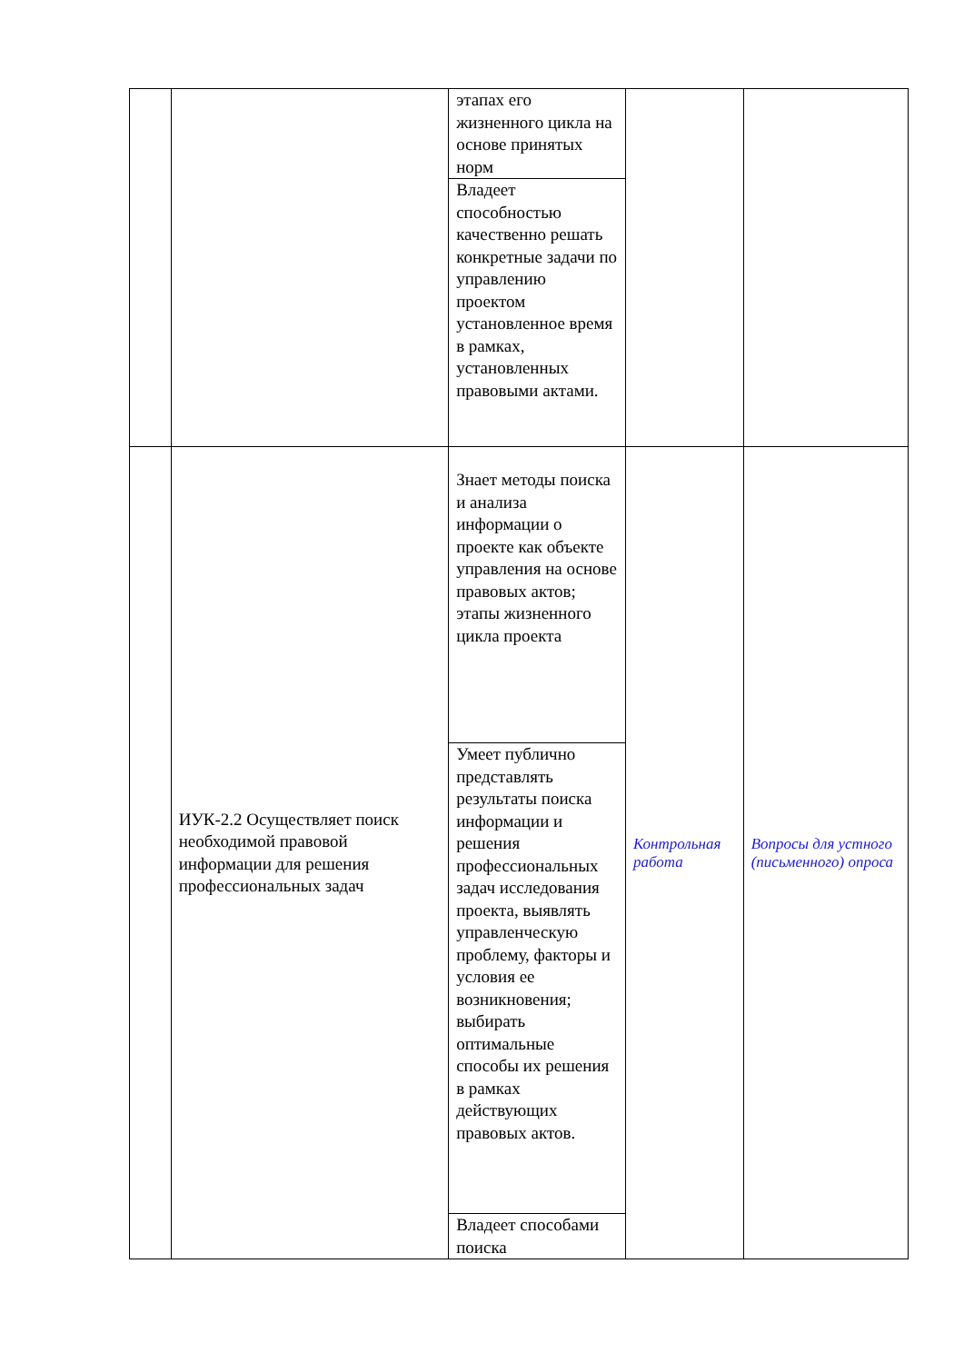| | | этапах его жизненного цикла на основе принятых норм | | |
| | | Владеет способностью качественно решать конкретные задачи по управлению проектом установленное время в рамках, установленных правовыми актами. | | |
| | ИУК-2.2 Осуществляет поиск необходимой правовой информации для решения профессиональных задач | Знает методы поиска и анализа информации о проекте как объекте управления на основе правовых актов; этапы жизненного цикла проекта | Контрольная работа | Вопросы для устного (письменного) опроса |
| | | Умеет публично представлять результаты поиска информации и решения профессиональных задач исследования проекта, выявлять управленческую проблему, факторы и условия ее возникновения; выбирать оптимальные способы их решения в рамках действующих правовых актов. | | |
| | | Владеет способами поиска | | |